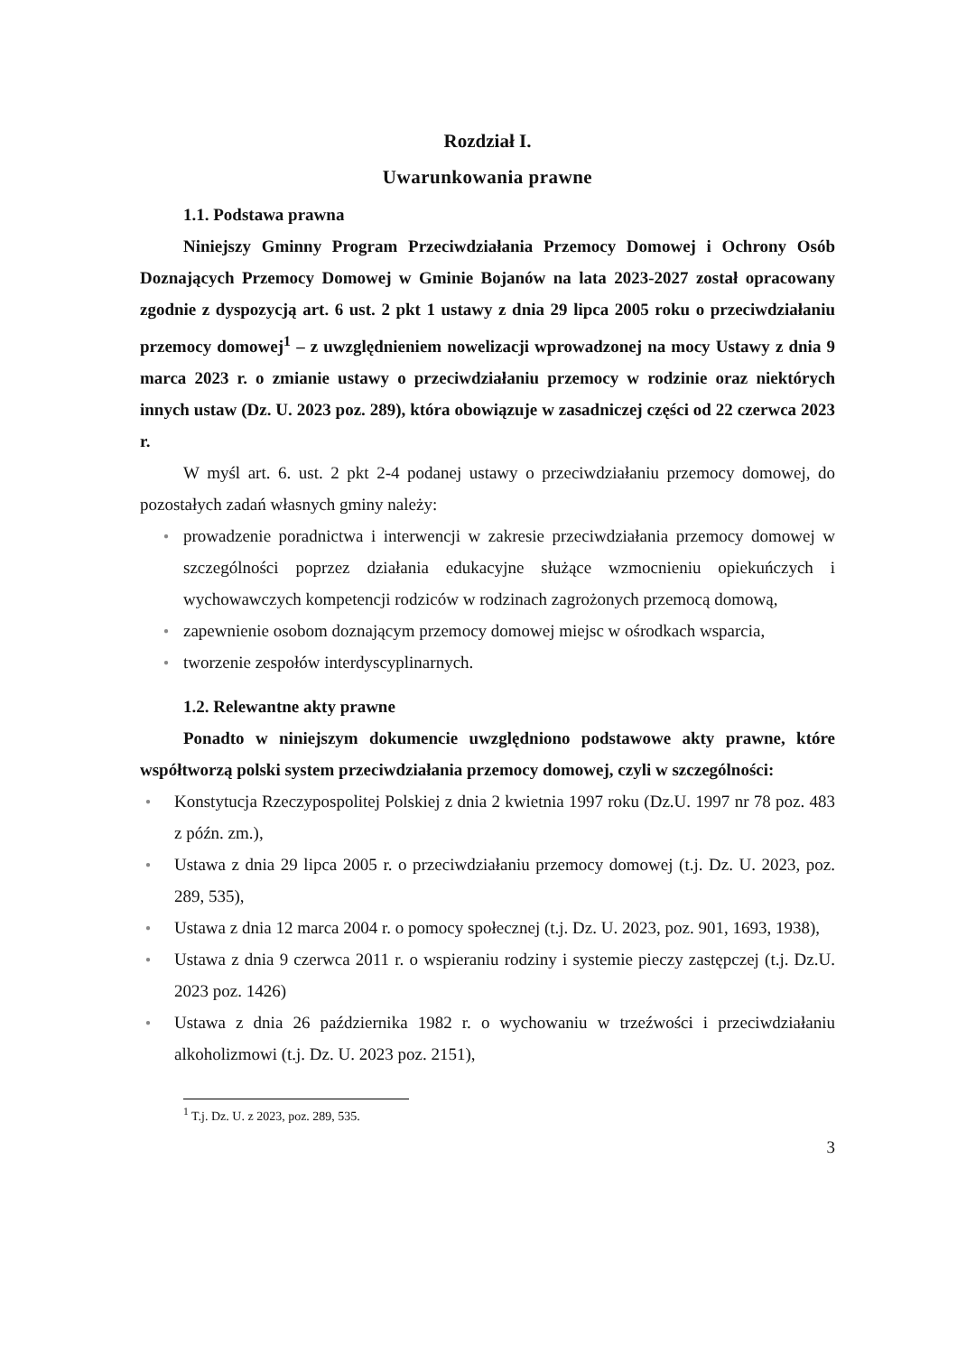Rozdział I.
Uwarunkowania prawne
1.1. Podstawa prawna
Niniejszy Gminny Program Przeciwdziałania Przemocy Domowej i Ochrony Osób Doznających Przemocy Domowej w Gminie Bojanów na lata 2023-2027 został opracowany zgodnie z dyspozycją art. 6 ust. 2 pkt 1 ustawy z dnia 29 lipca 2005 roku o przeciwdziałaniu przemocy domowej<sup>1</sup> – z uwzględnieniem nowelizacji wprowadzonej na mocy Ustawy z dnia 9 marca 2023 r. o zmianie ustawy o przeciwdziałaniu przemocy w rodzinie oraz niektórych innych ustaw (Dz. U. 2023 poz. 289), która obowiązuje w zasadniczej części od 22 czerwca 2023 r.
W myśl art. 6. ust. 2 pkt 2-4 podanej ustawy o przeciwdziałaniu przemocy domowej, do pozostałych zadań własnych gminy należy:
● prowadzenie poradnictwa i interwencji w zakresie przeciwdziałania przemocy domowej w szczególności poprzez działania edukacyjne służące wzmocnieniu opiekuńczych i wychowawczych kompetencji rodziców w rodzinach zagrożonych przemocą domową,
● zapewnienie osobom doznającym przemocy domowej miejsc w ośrodkach wsparcia,
● tworzenie zespołów interdyscyplinarnych.
1.2. Relewantne akty prawne
Ponadto w niniejszym dokumencie uwzględniono podstawowe akty prawne, które współtworzą polski system przeciwdziałania przemocy domowej, czyli w szczególności:
● Konstytucja Rzeczypospolitej Polskiej z dnia 2 kwietnia 1997 roku (Dz.U. 1997 nr 78 poz. 483 z późn. zm.),
● Ustawa z dnia 29 lipca 2005 r. o przeciwdziałaniu przemocy domowej (t.j. Dz. U. 2023, poz. 289, 535),
● Ustawa z dnia 12 marca 2004 r. o pomocy społecznej (t.j. Dz. U. 2023, poz. 901, 1693, 1938),
● Ustawa z dnia 9 czerwca 2011 r. o wspieraniu rodziny i systemie pieczy zastępczej (t.j. Dz.U. 2023 poz. 1426)
● Ustawa z dnia 26 października 1982 r. o wychowaniu w trzeźwości i przeciwdziałaniu alkoholizmowi (t.j. Dz. U. 2023 poz. 2151),
<sup>1</sup> T.j. Dz. U. z 2023, poz. 289, 535.
3